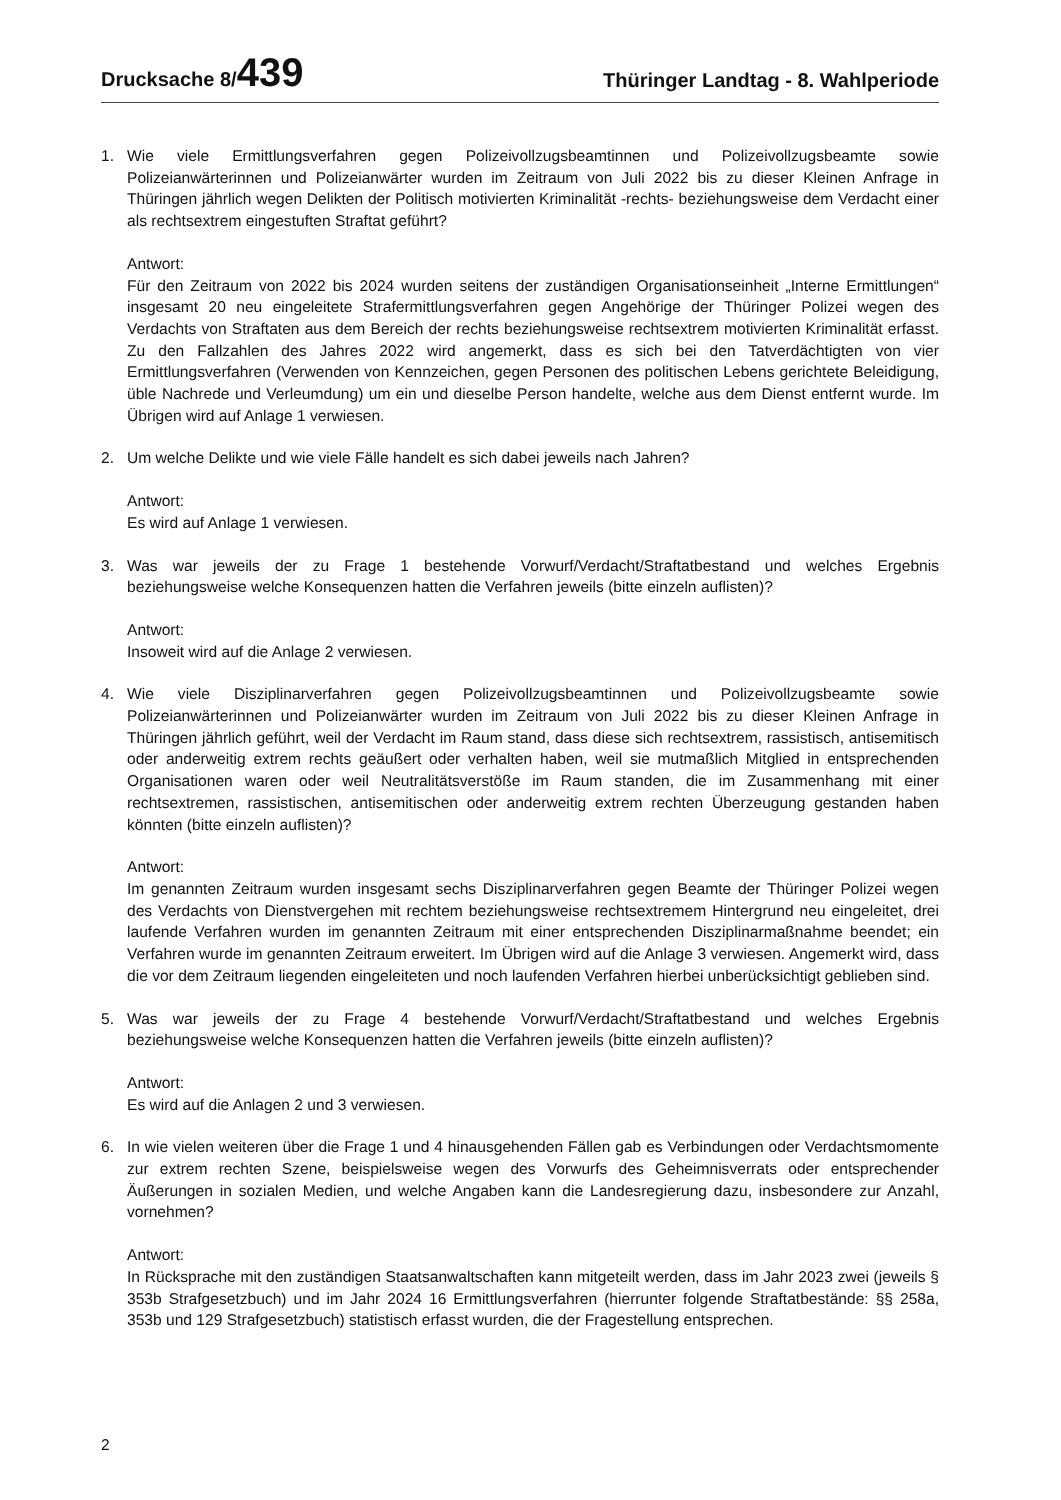Drucksache 8/439
Thüringer Landtag - 8. Wahlperiode
1. Wie viele Ermittlungsverfahren gegen Polizeivollzugsbeamtinnen und Polizeivollzugsbeamte sowie Polizeianwärterinnen und Polizeianwärter wurden im Zeitraum von Juli 2022 bis zu dieser Kleinen Anfrage in Thüringen jährlich wegen Delikten der Politisch motivierten Kriminalität -rechts- beziehungsweise dem Verdacht einer als rechtsextrem eingestuften Straftat geführt?
Antwort:
Für den Zeitraum von 2022 bis 2024 wurden seitens der zuständigen Organisationseinheit „Interne Ermittlungen“ insgesamt 20 neu eingeleitete Strafermittlungsverfahren gegen Angehörige der Thüringer Polizei wegen des Verdachts von Straftaten aus dem Bereich der rechts beziehungsweise rechtsextrem motivierten Kriminalität erfasst. Zu den Fallzahlen des Jahres 2022 wird angemerkt, dass es sich bei den Tatverdächtigten von vier Ermittlungsverfahren (Verwenden von Kennzeichen, gegen Personen des politischen Lebens gerichtete Beleidigung, üble Nachrede und Verleumdung) um ein und dieselbe Person handelte, welche aus dem Dienst entfernt wurde. Im Übrigen wird auf Anlage 1 verwiesen.
2. Um welche Delikte und wie viele Fälle handelt es sich dabei jeweils nach Jahren?
Antwort:
Es wird auf Anlage 1 verwiesen.
3. Was war jeweils der zu Frage 1 bestehende Vorwurf/Verdacht/Straftatbestand und welches Ergebnis beziehungsweise welche Konsequenzen hatten die Verfahren jeweils (bitte einzeln auflisten)?
Antwort:
Insoweit wird auf die Anlage 2 verwiesen.
4. Wie viele Disziplinarverfahren gegen Polizeivollzugsbeamtinnen und Polizeivollzugsbeamte sowie Polizeianwärterinnen und Polizeianwärter wurden im Zeitraum von Juli 2022 bis zu dieser Kleinen Anfrage in Thüringen jährlich geführt, weil der Verdacht im Raum stand, dass diese sich rechtsextrem, rassistisch, antisemitisch oder anderweitig extrem rechts geäußert oder verhalten haben, weil sie mutmaßlich Mitglied in entsprechenden Organisationen waren oder weil Neutralitätsverstöße im Raum standen, die im Zusammenhang mit einer rechtsextremen, rassistischen, antisemitischen oder anderweitig extrem rechten Überzeugung gestanden haben könnten (bitte einzeln auflisten)?
Antwort:
Im genannten Zeitraum wurden insgesamt sechs Disziplinarverfahren gegen Beamte der Thüringer Polizei wegen des Verdachts von Dienstvergehen mit rechtem beziehungsweise rechtsextremem Hintergrund neu eingeleitet, drei laufende Verfahren wurden im genannten Zeitraum mit einer entsprechenden Disziplinarmaßnahme beendet; ein Verfahren wurde im genannten Zeitraum erweitert. Im Übrigen wird auf die Anlage 3 verwiesen. Angemerkt wird, dass die vor dem Zeitraum liegenden eingeleiteten und noch laufenden Verfahren hierbei unberücksichtigt geblieben sind.
5. Was war jeweils der zu Frage 4 bestehende Vorwurf/Verdacht/Straftatbestand und welches Ergebnis beziehungsweise welche Konsequenzen hatten die Verfahren jeweils (bitte einzeln auflisten)?
Antwort:
Es wird auf die Anlagen 2 und 3 verwiesen.
6. In wie vielen weiteren über die Frage 1 und 4 hinausgehenden Fällen gab es Verbindungen oder Verdachtsmomente zur extrem rechten Szene, beispielsweise wegen des Vorwurfs des Geheimnisverrats oder entsprechender Äußerungen in sozialen Medien, und welche Angaben kann die Landesregierung dazu, insbesondere zur Anzahl, vornehmen?
Antwort:
In Rücksprache mit den zuständigen Staatsanwaltschaften kann mitgeteilt werden, dass im Jahr 2023 zwei (jeweils § 353b Strafgesetzbuch) und im Jahr 2024 16 Ermittlungsverfahren (hierrunter folgende Straftatbestände: §§ 258a, 353b und 129 Strafgesetzbuch) statistisch erfasst wurden, die der Fragestellung entsprechen.
2